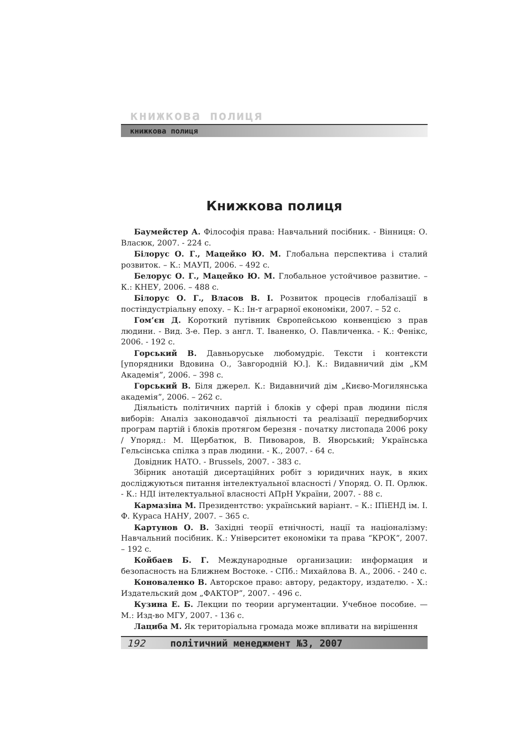книжкова полиця
книжкова полиця
Книжкова полиця
Баумейстер А. Філософія права: Навчальний посібник. - Вінниця: О. Власюк, 2007. - 224 с.
Білорус О. Г., Мацейко Ю. М. Глобальна перспектива і сталий розвиток. – К.: МАУП, 2006. – 492 с.
Белорус О. Г., Мацейко Ю. М. Глобальное устойчивое развитие. – К.: КНЕУ, 2006. – 488 с.
Білорус О. Г., Власов В. І. Розвиток процесів глобалізації в постіндустріальну епоху. – К.: Ін-т аграрної економіки, 2007. – 52 с.
Гом’єн Д. Короткий путівник Європейською конвенцією з прав людини. - Вид. 3-е. Пер. з англ. Т. Іваненко, О. Павличенка. - К.: Фенікс, 2006. - 192 с.
Горський В. Давньоруське любомудріє. Тексти і контексти [упорядники Вдовина О., Завгородній Ю.]. К.: Видавничий дім „КМ Академія”, 2006. – 398 с.
Горський В. Біля джерел. К.: Видавничий дім „Києво-Могилянська академія”, 2006. – 262 с.
Діяльність політичних партій і блоків у сфері прав людини після виборів: Аналіз законодавчої діяльності та реалізації передвиборчих програм партій і блоків протягом березня - початку листопада 2006 року / Упоряд.: М. Щербатюк, В. Пивоваров, В. Яворський; Українська Гельсінська спілка з прав людини. - К., 2007. - 64 с.
Довідник НАТО. - Brussels, 2007. - 383 с.
Збірник анотацій дисертаційних робіт з юридичних наук, в яких досліджуються питання інтелектуальної власності / Упоряд. О. П. Орлюк. - К.: НДІ інтелектуальної власності АПрН України, 2007. - 88 с.
Кармазіна М. Президентство: український варіант. – К.: ІПіЕНД ім. І. Ф. Кураса НАНУ, 2007. – 365 с.
Картунов О. В. Західні теорії етнічності, нації та націоналізму: Навчальний посібник. К.: Університет економіки та права “КРОК”, 2007. – 192 с.
Койбаев Б. Г. Международные организации: информация и безопасность на Ближнем Востоке. - СПб.: Михайлова В. А., 2006. - 240 с.
Коноваленко В. Авторское право: автору, редактору, издателю. - Х.: Издательский дом „ФАКТОР”, 2007. - 496 с.
Кузина Е. Б. Лекции по теории аргументации. Учебное пособие. — М.: Изд-во МГУ, 2007. - 136 с.
Лациба М. Як територіальна громада може впливати на вирішення
192 політичний менеджмент №3, 2007